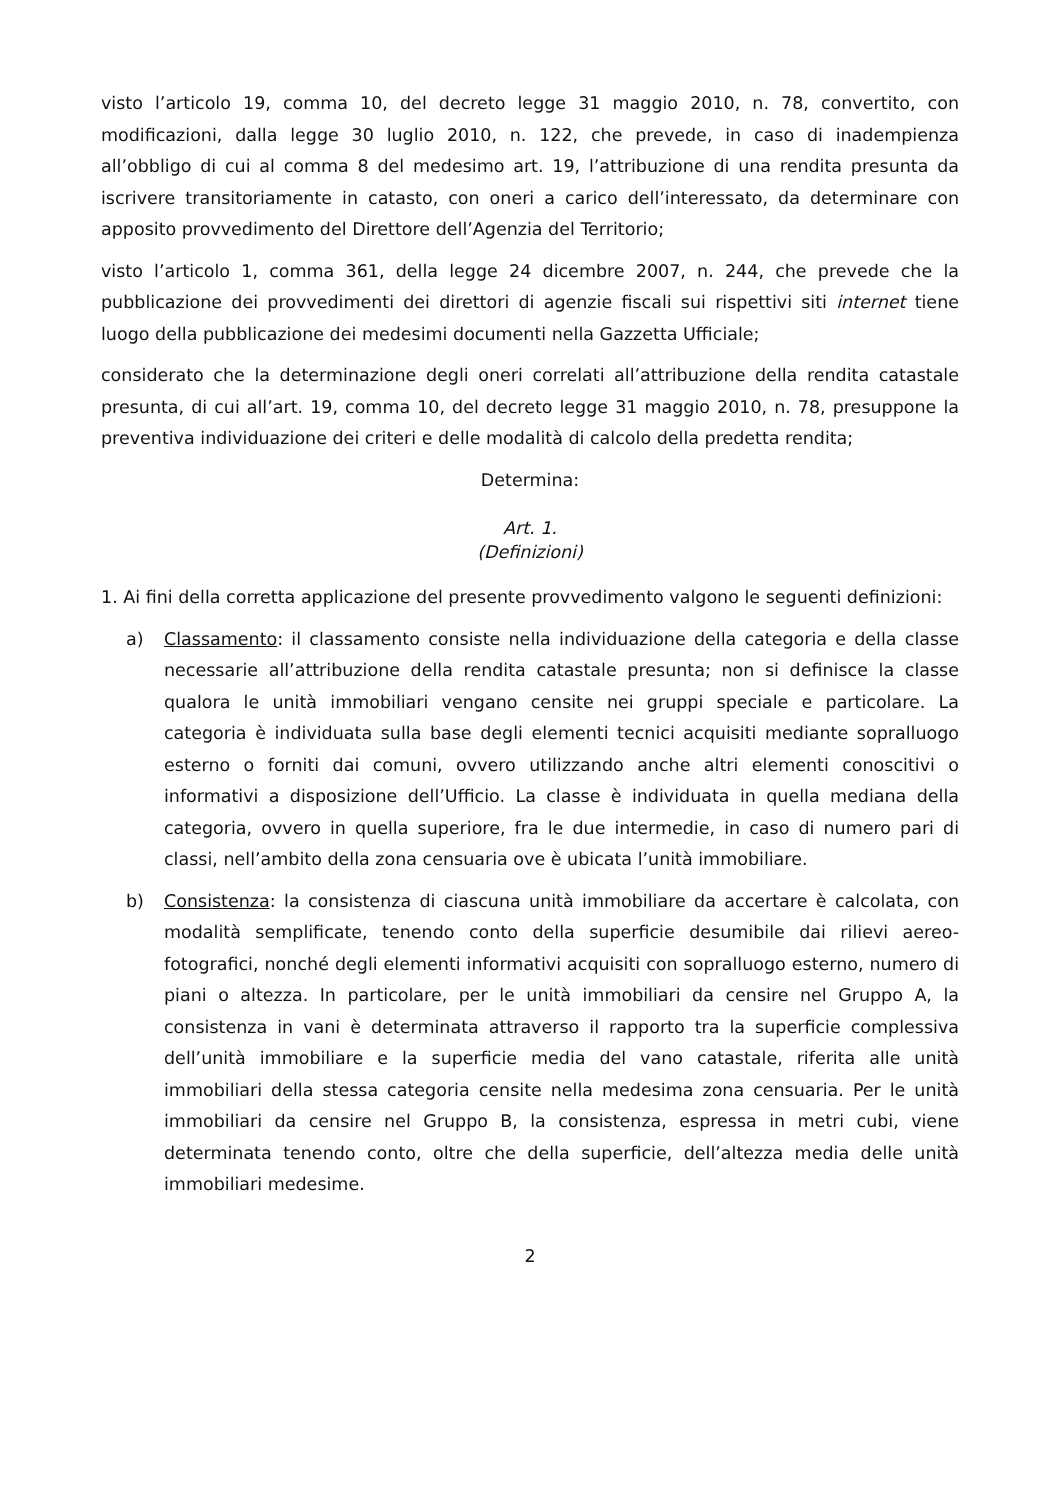visto l’articolo 19, comma 10, del decreto legge 31 maggio 2010, n. 78, convertito, con modificazioni, dalla legge 30 luglio 2010, n. 122, che prevede, in caso di inadempienza all’obbligo di cui al comma 8 del medesimo art. 19, l’attribuzione di una rendita presunta da iscrivere transitoriamente in catasto, con oneri a carico dell’interessato, da determinare con apposito provvedimento del Direttore dell’Agenzia del Territorio;
visto l’articolo 1, comma 361, della legge 24 dicembre 2007, n. 244, che prevede che la pubblicazione dei provvedimenti dei direttori di agenzie fiscali sui rispettivi siti internet tiene luogo della pubblicazione dei medesimi documenti nella Gazzetta Ufficiale;
considerato che la determinazione degli oneri correlati all’attribuzione della rendita catastale presunta, di cui all’art. 19, comma 10, del decreto legge 31 maggio 2010, n. 78, presuppone la preventiva individuazione dei criteri e delle modalità di calcolo della predetta rendita;
Determina:
Art. 1.
(Definizioni)
1. Ai fini della corretta applicazione del presente provvedimento valgono le seguenti definizioni:
a) Classamento: il classamento consiste nella individuazione della categoria e della classe necessarie all’attribuzione della rendita catastale presunta; non si definisce la classe qualora le unità immobiliari vengano censite nei gruppi speciale e particolare. La categoria è individuata sulla base degli elementi tecnici acquisiti mediante sopralluogo esterno o forniti dai comuni, ovvero utilizzando anche altri elementi conoscitivi o informativi a disposizione dell’Ufficio. La classe è individuata in quella mediana della categoria, ovvero in quella superiore, fra le due intermedie, in caso di numero pari di classi, nell’ambito della zona censuaria ove è ubicata l’unità immobiliare.
b) Consistenza: la consistenza di ciascuna unità immobiliare da accertare è calcolata, con modalità semplificate, tenendo conto della superficie desumibile dai rilievi aereo-fotografici, nonché degli elementi informativi acquisiti con sopralluogo esterno, numero di piani o altezza. In particolare, per le unità immobiliari da censire nel Gruppo A, la consistenza in vani è determinata attraverso il rapporto tra la superficie complessiva dell’unità immobiliare e la superficie media del vano catastale, riferita alle unità immobiliari della stessa categoria censite nella medesima zona censuaria. Per le unità immobiliari da censire nel Gruppo B, la consistenza, espressa in metri cubi, viene determinata tenendo conto, oltre che della superficie, dell’altezza media delle unità immobiliari medesime.
2